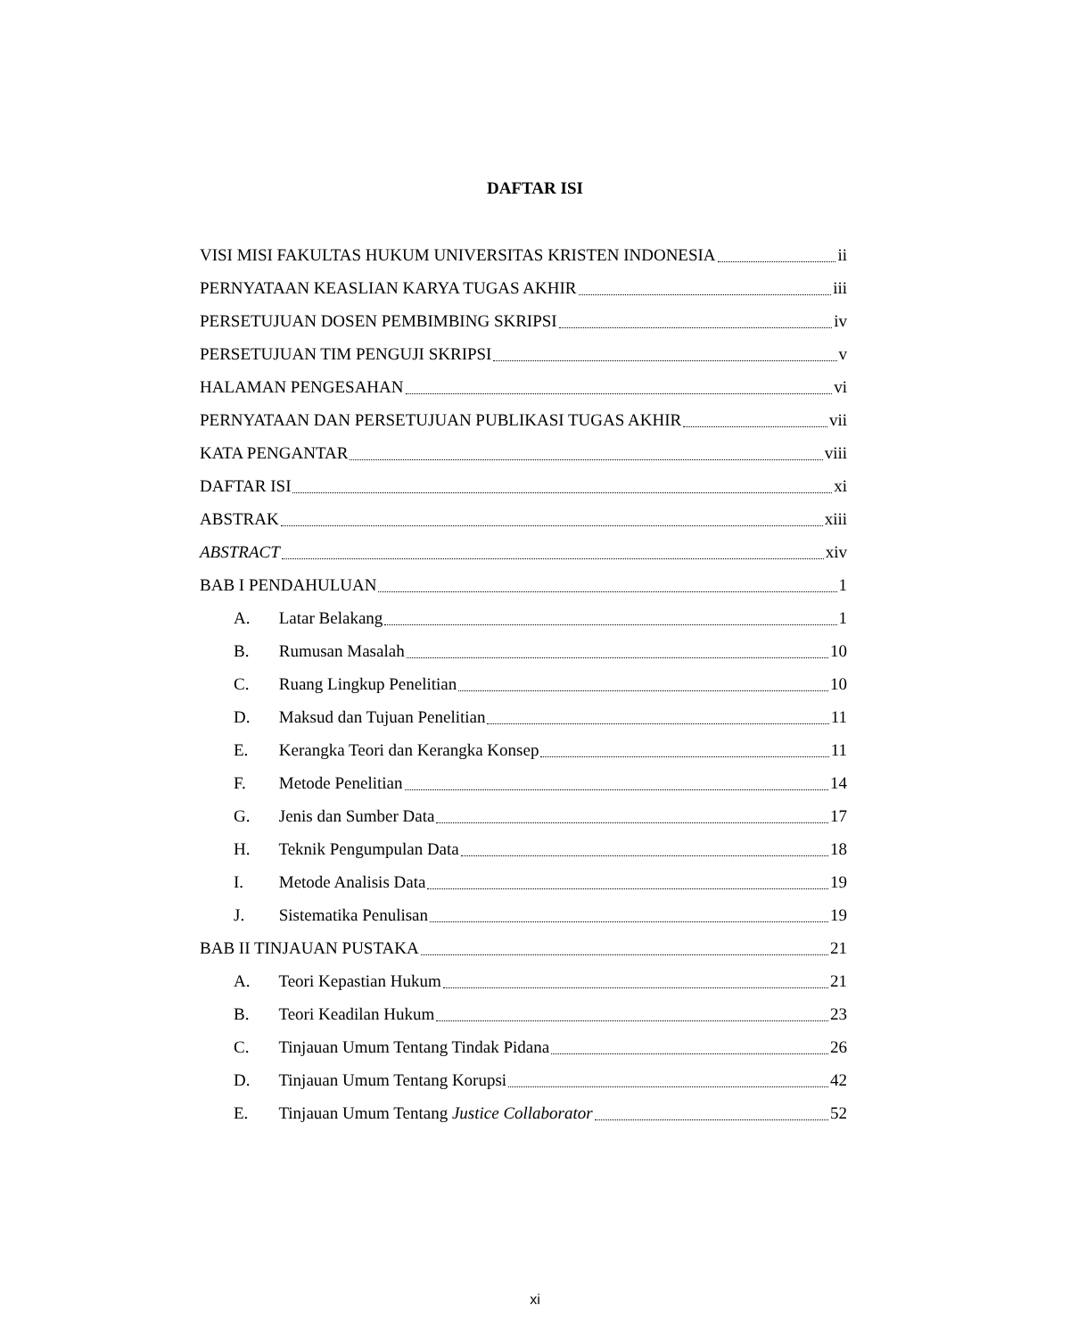DAFTAR ISI
VISI MISI FAKULTAS HUKUM UNIVERSITAS KRISTEN INDONESIA ii
PERNYATAAN KEASLIAN KARYA TUGAS AKHIR iii
PERSETUJUAN DOSEN PEMBIMBING SKRIPSI iv
PERSETUJUAN TIM PENGUJI SKRIPSI v
HALAMAN PENGESAHAN vi
PERNYATAAN DAN PERSETUJUAN PUBLIKASI TUGAS AKHIR vii
KATA PENGANTAR viii
DAFTAR ISI xi
ABSTRAK xiii
ABSTRACT xiv
BAB I PENDAHULUAN 1
A. Latar Belakang 1
B. Rumusan Masalah 10
C. Ruang Lingkup Penelitian 10
D. Maksud dan Tujuan Penelitian 11
E. Kerangka Teori dan Kerangka Konsep 11
F. Metode Penelitian 14
G. Jenis dan Sumber Data 17
H. Teknik Pengumpulan Data 18
I. Metode Analisis Data 19
J. Sistematika Penulisan 19
BAB II TINJAUAN PUSTAKA 21
A. Teori Kepastian Hukum 21
B. Teori Keadilan Hukum 23
C. Tinjauan Umum Tentang Tindak Pidana 26
D. Tinjauan Umum Tentang Korupsi 42
E. Tinjauan Umum Tentang Justice Collaborator 52
xi